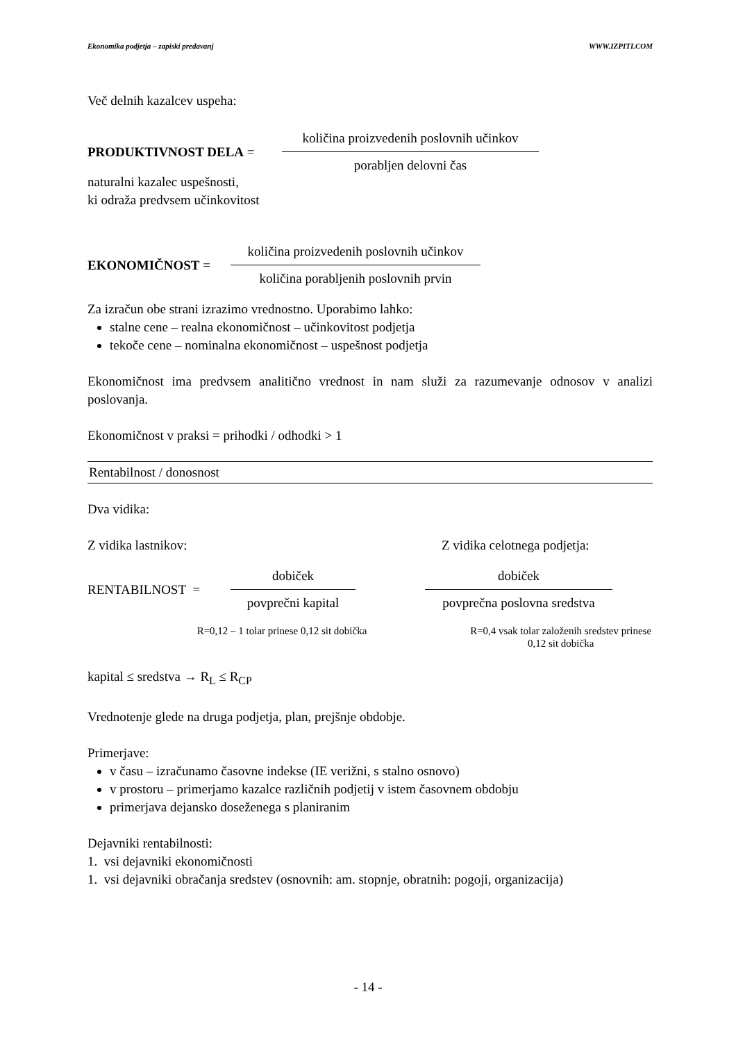Ekonomika podjetja – zapiski predavanj WWW.IZPITI.COM
Več delnih kazalcev uspeha:
PRODUKTIVNOST DELA =
količina proizvedenih poslovnih učinkov
porabljen delovni čas
naturalni kazalec uspešnosti,
ki odraža predvsem učinkovitost
EKONOMIČNOST =
količina proizvedenih poslovnih učinkov
količina porabljenih poslovnih prvin
Za izračun obe strani izrazimo vrednostno. Uporabimo lahko:
stalne cene – realna ekonomičnost – učinkovitost podjetja
tekoče cene – nominalna ekonomičnost – uspešnost podjetja
Ekonomičnost ima predvsem analitično vrednost in nam služi za razumevanje odnosov v analizi poslovanja.
Ekonomičnost v praksi = prihodki / odhodki > 1
Rentabilnost / donosnost
Dva vidika:
Z vidika lastnikov: Z vidika celotnega podjetja:
RENTABILNOST =
dobiček
povprečni kapital
dobiček
povprečna poslovna sredstva
R=0,12 – 1 tolar prinese 0,12 sit dobička R=0,4 vsak tolar založenih sredstev prinese 0,12 sit dobička
kapital ≤ sredstva → R<sub>L</sub> ≤ R<sub>CP</sub>
Vrednotenje glede na druga podjetja, plan, prejšnje obdobje.
Primerjave:
v času – izračunamo časovne indekse (IE verižni, s stalno osnovo)
v prostoru – primerjamo kazalce različnih podjetij v istem časovnem obdobju
primerjava dejansko doseženega s planiranim
Dejavniki rentabilnosti:
1. vsi dejavniki ekonomičnosti
1. vsi dejavniki obračanja sredstev (osnovnih: am. stopnje, obratnih: pogoji, organizacija)
- 14 -